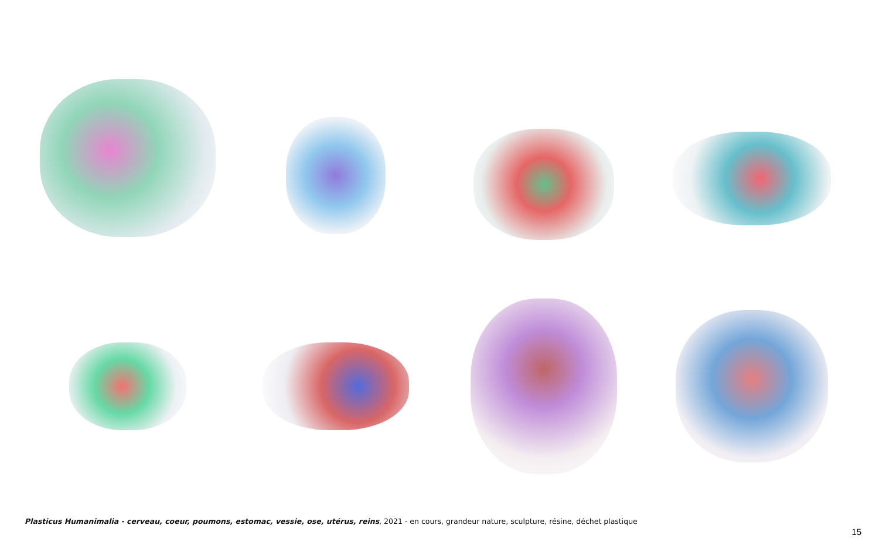Plasticus Humanimalia - cerveau, coeur, poumons, estomac, vessie, ose, utérus, reins, 2021 - en cours, grandeur nature, sculpture, résine, déchet plastique
15